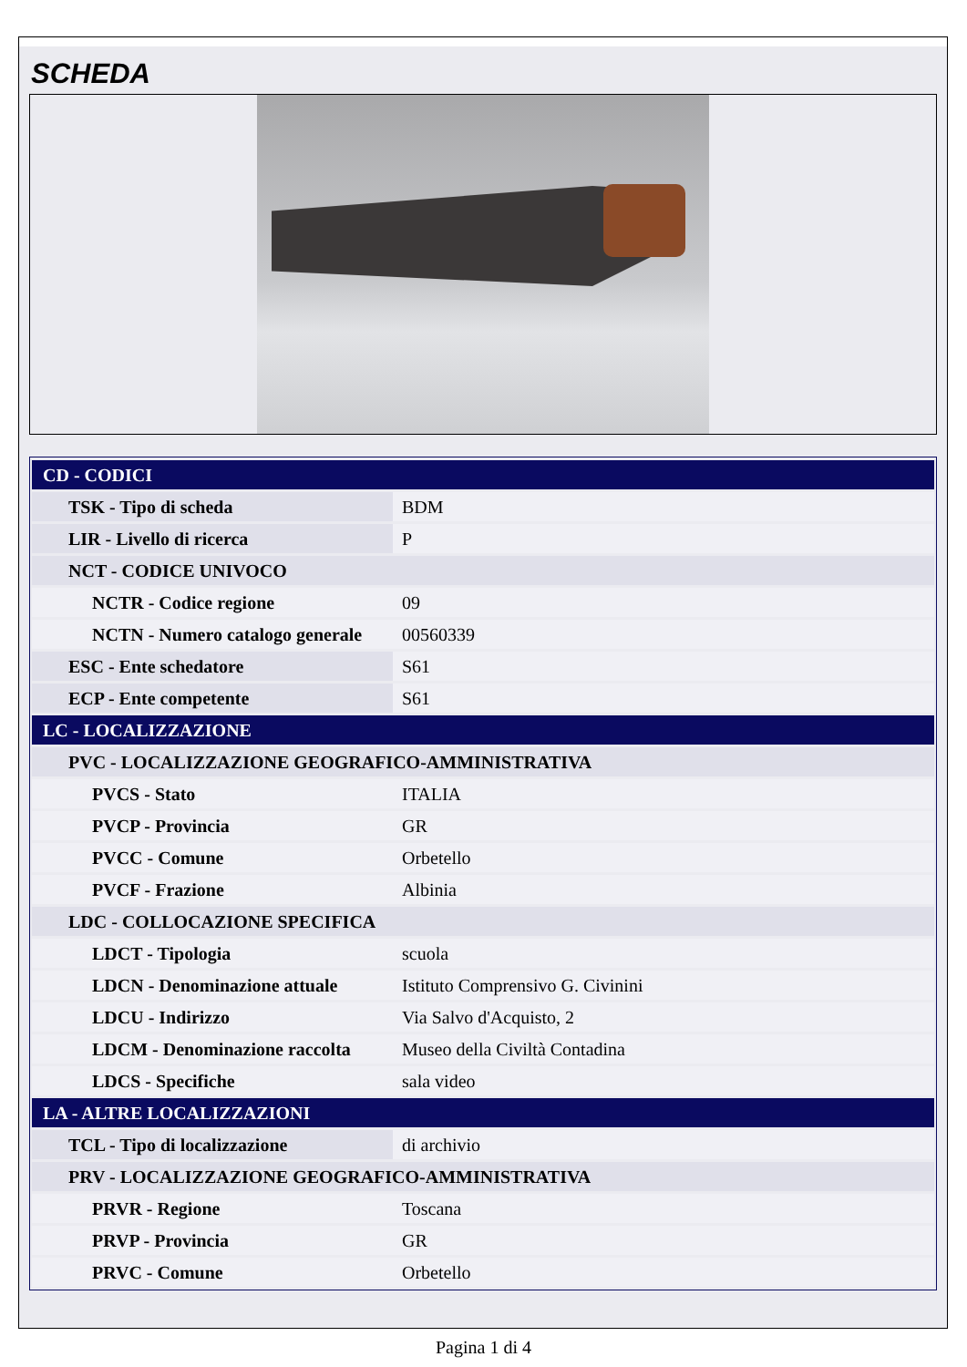SCHEDA
| CD - CODICI | |
| TSK - Tipo di scheda | BDM |
| LIR - Livello di ricerca | P |
| NCT - CODICE UNIVOCO | |
| NCTR - Codice regione | 09 |
| NCTN - Numero catalogo generale | 00560339 |
| ESC - Ente schedatore | S61 |
| ECP - Ente competente | S61 |
| LC - LOCALIZZAZIONE | |
| PVC - LOCALIZZAZIONE GEOGRAFICO-AMMINISTRATIVA | |
| PVCS - Stato | ITALIA |
| PVCP - Provincia | GR |
| PVCC - Comune | Orbetello |
| PVCF - Frazione | Albinia |
| LDC - COLLOCAZIONE SPECIFICA | |
| LDCT - Tipologia | scuola |
| LDCN - Denominazione attuale | Istituto Comprensivo G. Civinini |
| LDCU - Indirizzo | Via Salvo d'Acquisto, 2 |
| LDCM - Denominazione raccolta | Museo della Civiltà Contadina |
| LDCS - Specifiche | sala video |
| LA - ALTRE LOCALIZZAZIONI | |
| TCL - Tipo di localizzazione | di archivio |
| PRV - LOCALIZZAZIONE GEOGRAFICO-AMMINISTRATIVA | |
| PRVR - Regione | Toscana |
| PRVP - Provincia | GR |
| PRVC - Comune | Orbetello |
Pagina 1 di 4